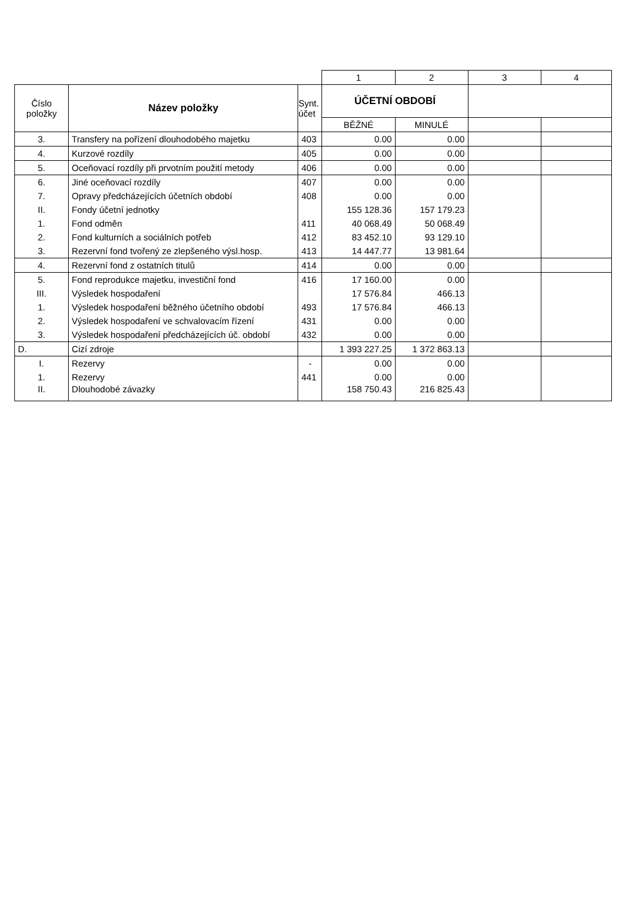| | | | 1 | 2 | 3 | 4 |
| Číslo položky | Název položky | Synt. účet | ÚČETNÍ OBDOBÍ | | | |
| | | | BĚŽNÉ | MINULÉ | | |
| 3. | Transfery na pořízení dlouhodobého majetku | 403 | 0.00 | 0.00 | | |
| 4. | Kurzové rozdíly | 405 | 0.00 | 0.00 | | |
| 5. | Oceňovací rozdíly při prvotním použití metody | 406 | 0.00 | 0.00 | | |
| 6. | Jiné oceňovací rozdíly | 407 | 0.00 | 0.00 | | |
| 7. | Opravy předcházejících účetních období | 408 | 0.00 | 0.00 | | |
| II. | Fondy účetní jednotky | | 155 128.36 | 157 179.23 | | |
| 1. | Fond odměn | 411 | 40 068.49 | 50 068.49 | | |
| 2. | Fond kulturních a sociálních potřeb | 412 | 83 452.10 | 93 129.10 | | |
| 3. | Rezervní fond tvořený ze zlepšeného výsl.hosp. | 413 | 14 447.77 | 13 981.64 | | |
| 4. | Rezervní fond z ostatních titulů | 414 | 0.00 | 0.00 | | |
| 5. | Fond reprodukce majetku, investiční fond | 416 | 17 160.00 | 0.00 | | |
| III. | Výsledek hospodaření | | 17 576.84 | 466.13 | | |
| 1. | Výsledek hospodaření běžného účetního období | 493 | 17 576.84 | 466.13 | | |
| 2. | Výsledek hospodaření ve schvalovacím řízení | 431 | 0.00 | 0.00 | | |
| 3. | Výsledek hospodaření předcházejících úč. období | 432 | 0.00 | 0.00 | | |
| D. | Cizí zdroje | | 1 393 227.25 | 1 372 863.13 | | |
| I. | Rezervy | - | 0.00 | 0.00 | | |
| 1. | Rezervy | 441 | 0.00 | 0.00 | | |
| II. | Dlouhodobé závazky | | 158 750.43 | 216 825.43 | | |